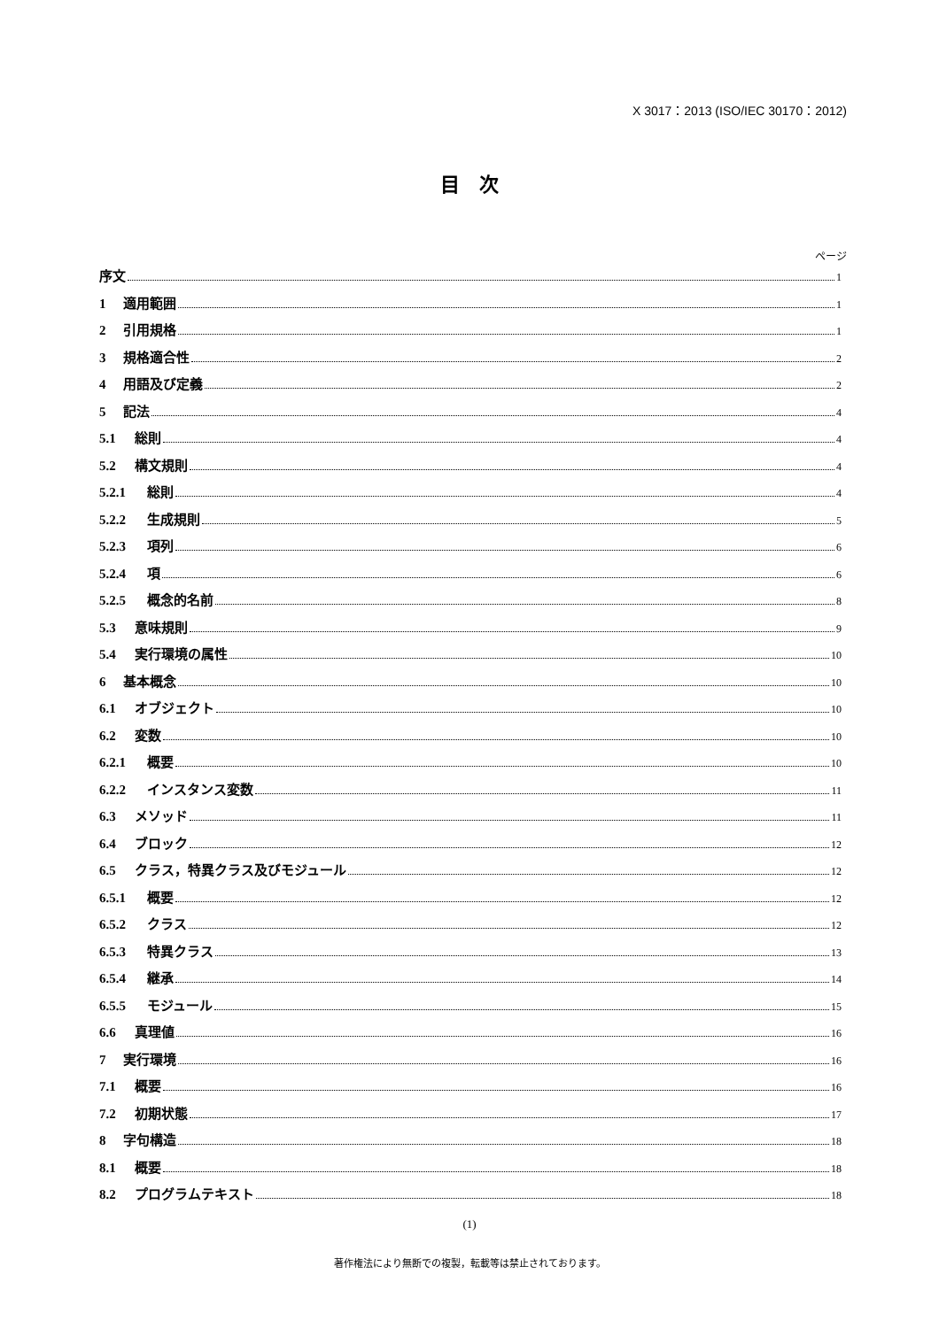X 3017：2013 (ISO/IEC 30170：2012)
目　次
ページ
序文 1
1 適用範囲 1
2 引用規格 1
3 規格適合性 2
4 用語及び定義 2
5 記法 4
5.1 総則 4
5.2 構文規則 4
5.2.1 総則 4
5.2.2 生成規則 5
5.2.3 項列 6
5.2.4 項 6
5.2.5 概念的名前 8
5.3 意味規則 9
5.4 実行環境の属性 10
6 基本概念 10
6.1 オブジェクト 10
6.2 変数 10
6.2.1 概要 10
6.2.2 インスタンス変数 11
6.3 メソッド 11
6.4 ブロック 12
6.5 クラス，特異クラス及びモジュール 12
6.5.1 概要 12
6.5.2 クラス 12
6.5.3 特異クラス 13
6.5.4 継承 14
6.5.5 モジュール 15
6.6 真理値 16
7 実行環境 16
7.1 概要 16
7.2 初期状態 17
8 字句構造 18
8.1 概要 18
8.2 プログラムテキスト 18
(1)
著作権法により無断での複製，転載等は禁止されております。